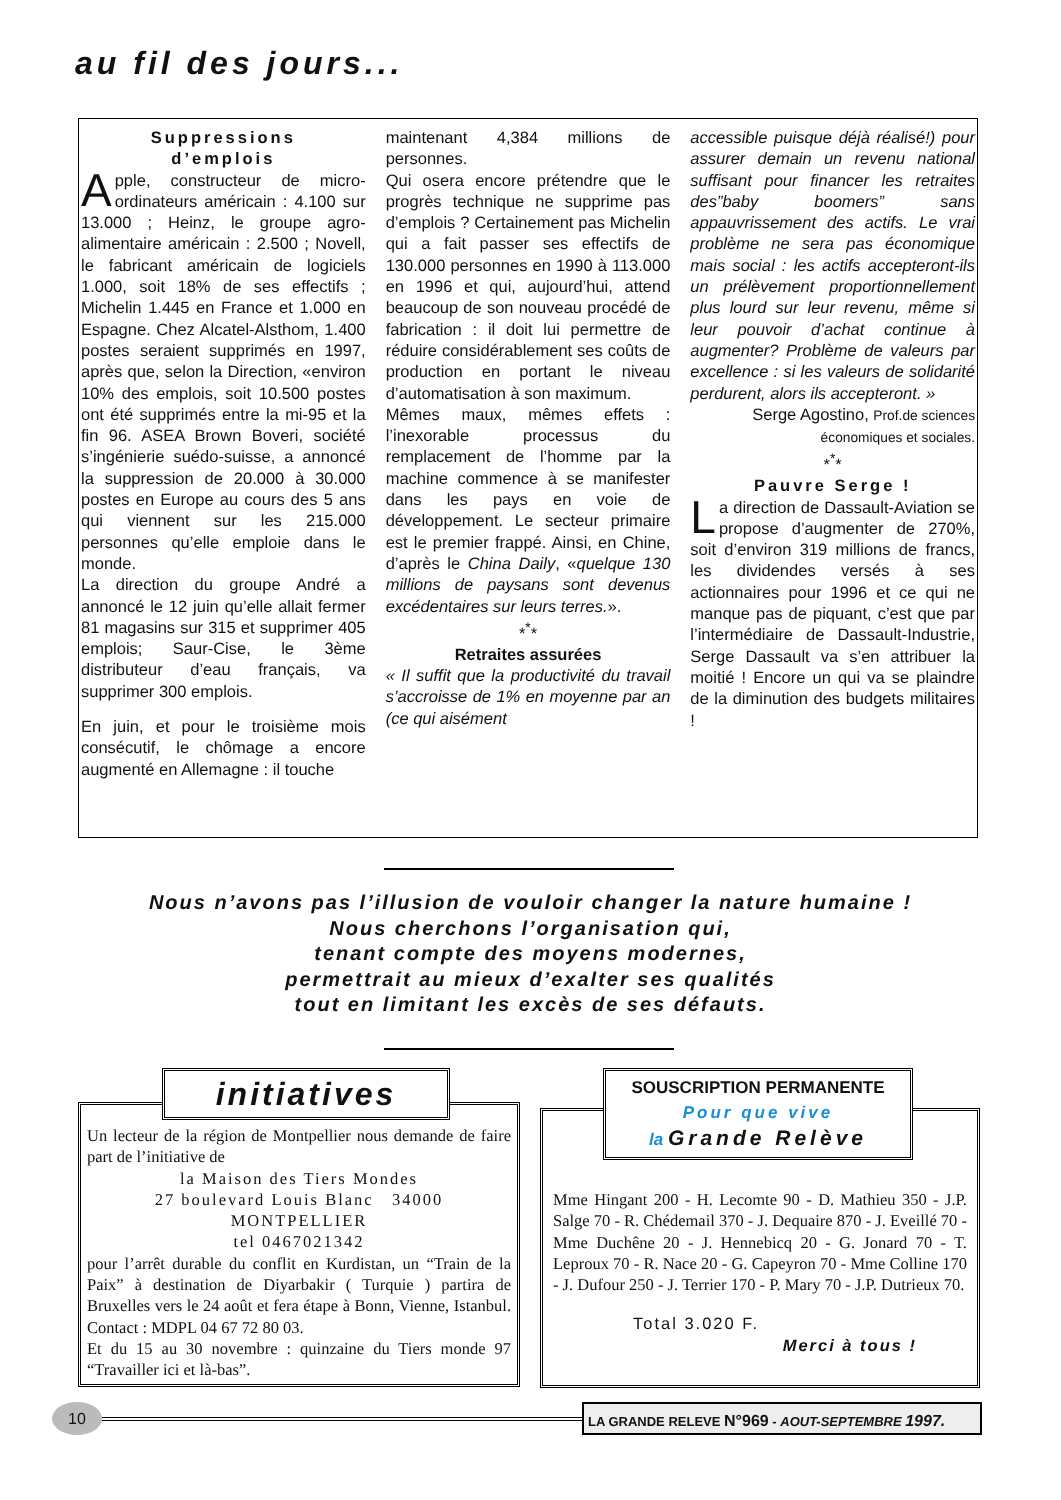au fil des jours...
Suppressions
d’emplois
Apple, constructeur de micro-ordinateurs américain : 4.100 sur 13.000 ; Heinz, le groupe agro-alimentaire américain : 2.500 ; Novell, le fabricant américain de logiciels 1.000, soit 18% de ses effectifs ; Michelin 1.445 en France et 1.000 en Espagne. Chez Alcatel-Alsthom, 1.400 postes seraient supprimés en 1997, après que, selon la Direction, «environ 10% des emplois, soit 10.500 postes ont été supprimés entre la mi-95 et la fin 96. ASEA Brown Boveri, société s’ingénierie suédo-suisse, a annoncé la suppression de 20.000 à 30.000 postes en Europe au cours des 5 ans qui viennent sur les 215.000 personnes qu’elle emploie dans le monde.
La direction du groupe André a annoncé le 12 juin qu’elle allait fermer 81 magasins sur 315 et supprimer 405 emplois; Saur-Cise, le 3ème distributeur d’eau français, va supprimer 300 emplois.
En juin, et pour le troisième mois consécutif, le chômage a encore augmenté en Allemagne : il touche
maintenant 4,384 millions de personnes.
Qui osera encore prétendre que le progrès technique ne supprime pas d’emplois ? Certainement pas Michelin qui a fait passer ses effectifs de 130.000 personnes en 1990 à 113.000 en 1996 et qui, aujourd’hui, attend beaucoup de son nouveau procédé de fabrication : il doit lui permettre de réduire considérablement ses coûts de production en portant le niveau d’automatisation à son maximum.
Mêmes maux, mêmes effets : l’inexorable processus du remplacement de l’homme par la machine commence à se manifester dans les pays en voie de développement. Le secteur primaire est le premier frappé. Ainsi, en Chine, d’après le China Daily, «quelque 130 millions de paysans sont devenus excédentaires sur leurs terres.».
*<sup>*</sup>*
Retraites assurées
« Il suffit que la productivité du travail s’accroisse de 1% en moyenne par an (ce qui aisément
accessible puisque déjà réalisé!) pour assurer demain un revenu national suffisant pour financer les retraites des”baby boomers” sans appauvrissement des actifs. Le vrai problème ne sera pas économique mais social : les actifs accepteront-ils un prélèvement proportionnellement plus lourd sur leur revenu, même si leur pouvoir d’achat continue à augmenter? Problème de valeurs par excellence : si les valeurs de solidarité perdurent, alors ils accepteront. »
Serge Agostino, Prof.de sciences économiques et sociales.
*<sup>*</sup>*
Pauvre Serge !
La direction de Dassault-Aviation se propose d’augmenter de 270%, soit d’environ 319 millions de francs, les dividendes versés à ses actionnaires pour 1996 et ce qui ne manque pas de piquant, c’est que par l’intermédiaire de Dassault-Industrie, Serge Dassault va s’en attribuer la moitié ! Encore un qui va se plaindre de la diminution des budgets militaires !
Nous n’avons pas l’illusion de vouloir changer la nature humaine !
Nous cherchons l’organisation qui,
tenant compte des moyens modernes,
permettrait au mieux d’exalter ses qualités
tout en limitant les excès de ses défauts.
Un lecteur de la région de Montpellier nous demande de faire part de l’initiative de
la Maison des Tiers Mondes
27 boulevard Louis Blanc 34000 MONTPELLIER
tel 0467021342
pour l’arrêt durable du conflit en Kurdistan, un “Train de la Paix” à destination de Diyarbakir ( Turquie ) partira de Bruxelles vers le 24 août et fera étape à Bonn, Vienne, Istanbul. Contact : MDPL 04 67 72 80 03.
Et du 15 au 30 novembre : quinzaine du Tiers monde 97 “Travailler ici et là-bas”.
initiatives
Mme Hingant 200 - H. Lecomte 90 - D. Mathieu 350 - J.P. Salge 70 - R. Chédemail 370 - J. Dequaire 870 - J. Eveillé 70 - Mme Duchêne 20 - J. Hennebicq 20 - G. Jonard 70 - T. Leproux 70 - R. Nace 20 - G. Capeyron 70 - Mme Colline 170 - J. Dufour 250 - J. Terrier 170 - P. Mary 70 - J.P. Dutrieux 70.
Total 3.020 F.
Merci à tous !
SOUSCRIPTION PERMANENTE
Pour que vive
la Grande Relève
10 LA GRANDE RELEVE N°969 - AOUT-SEPTEMBRE 1997.